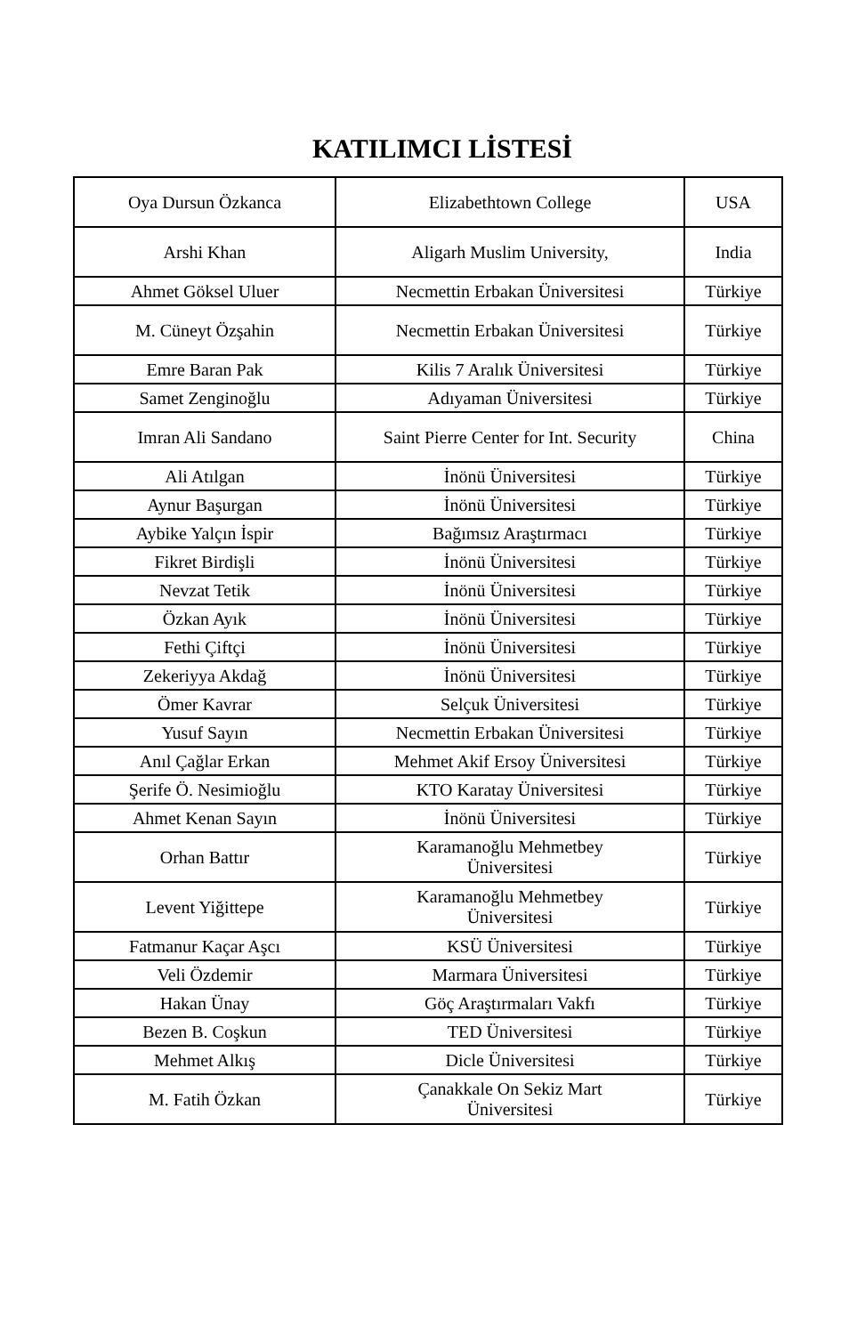KATILIMCI LİSTESİ
| Oya Dursun Özkanca | Elizabethtown College | USA |
| Arshi Khan | Aligarh Muslim University, | India |
| Ahmet Göksel Uluer | Necmettin Erbakan Üniversitesi | Türkiye |
| M. Cüneyt Özşahin | Necmettin Erbakan Üniversitesi | Türkiye |
| Emre Baran Pak | Kilis 7 Aralık Üniversitesi | Türkiye |
| Samet Zenginoğlu | Adıyaman Üniversitesi | Türkiye |
| Imran Ali Sandano | Saint Pierre Center for Int. Security | China |
| Ali Atılgan | İnönü Üniversitesi | Türkiye |
| Aynur Başurgan | İnönü Üniversitesi | Türkiye |
| Aybike Yalçın İspir | Bağımsız Araştırmacı | Türkiye |
| Fikret Birdişli | İnönü Üniversitesi | Türkiye |
| Nevzat Tetik | İnönü Üniversitesi | Türkiye |
| Özkan Ayık | İnönü Üniversitesi | Türkiye |
| Fethi Çiftçi | İnönü Üniversitesi | Türkiye |
| Zekeriyya Akdağ | İnönü Üniversitesi | Türkiye |
| Ömer Kavrar | Selçuk Üniversitesi | Türkiye |
| Yusuf Sayın | Necmettin Erbakan Üniversitesi | Türkiye |
| Anıl Çağlar Erkan | Mehmet Akif Ersoy Üniversitesi | Türkiye |
| Şerife Ö. Nesimioğlu | KTO Karatay Üniversitesi | Türkiye |
| Ahmet Kenan Sayın | İnönü Üniversitesi | Türkiye |
| Orhan Battır | Karamanoğlu Mehmetbey Üniversitesi | Türkiye |
| Levent Yiğittepe | Karamanoğlu Mehmetbey Üniversitesi | Türkiye |
| Fatmanur Kaçar Aşcı | KSÜ Üniversitesi | Türkiye |
| Veli Özdemir | Marmara Üniversitesi | Türkiye |
| Hakan Ünay | Göç Araştırmaları Vakfı | Türkiye |
| Bezen B. Coşkun | TED Üniversitesi | Türkiye |
| Mehmet Alkış | Dicle Üniversitesi | Türkiye |
| M. Fatih Özkan | Çanakkale On Sekiz Mart Üniversitesi | Türkiye |